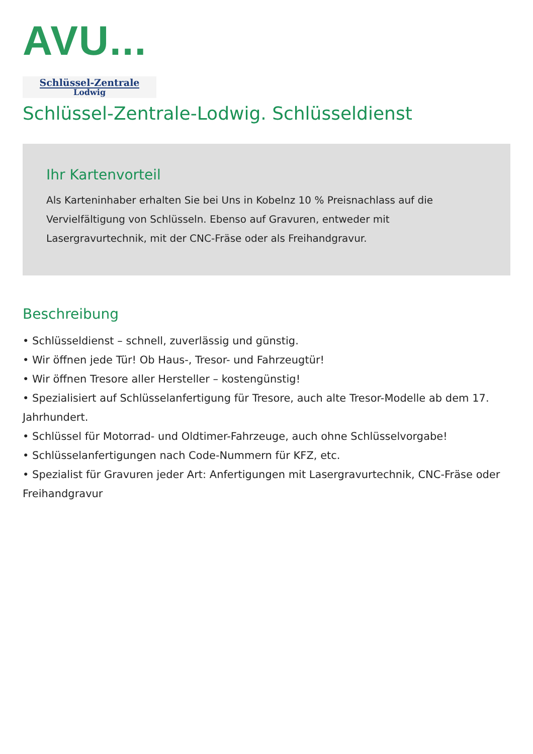AVU...
Schlüssel-Zentrale
Lodwig
Schlüssel-Zentrale-Lodwig. Schlüsseldienst
Ihr Kartenvorteil
Als Karteninhaber erhalten Sie bei Uns in Kobelnz 10 % Preisnachlass auf die Vervielfältigung von Schlüsseln. Ebenso auf Gravuren, entweder mit Lasergravurtechnik, mit der CNC-Fräse oder als Freihandgravur.
Beschreibung
• Schlüsseldienst – schnell, zuverlässig und günstig.
• Wir öffnen jede Tür! Ob Haus-, Tresor- und Fahrzeugtür!
• Wir öffnen Tresore aller Hersteller – kostengünstig!
• Spezialisiert auf Schlüsselanfertigung für Tresore, auch alte Tresor-Modelle ab dem 17. Jahrhundert.
• Schlüssel für Motorrad- und Oldtimer-Fahrzeuge, auch ohne Schlüsselvorgabe!
• Schlüsselanfertigungen nach Code-Nummern für KFZ, etc.
• Spezialist für Gravuren jeder Art: Anfertigungen mit Lasergravurtechnik, CNC-Fräse oder Freihandgravur